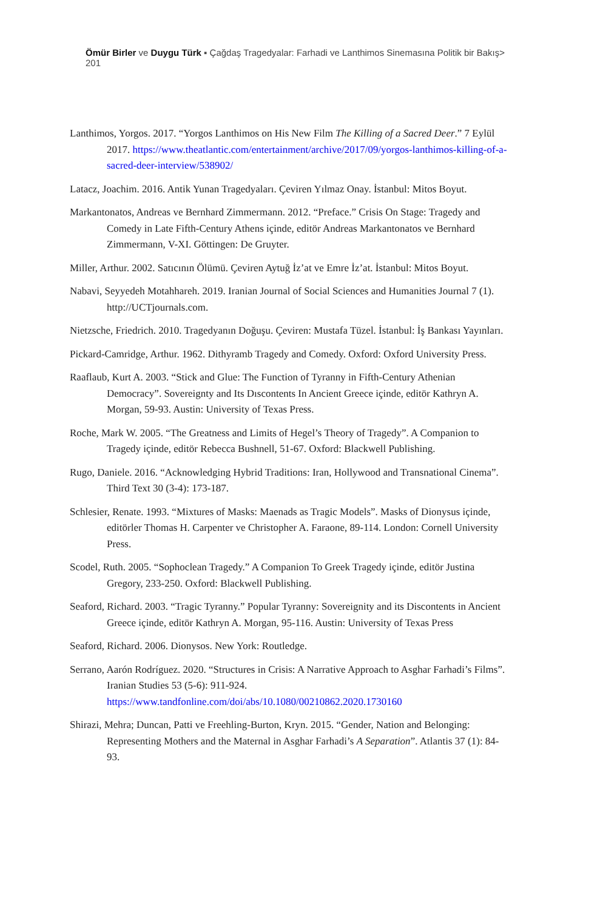Ömür Birler ve Duygu Türk ▪ Çağdaş Tragedyalar: Farhadi ve Lanthimos Sinemasına Politik bir Bakış> 201
Lanthimos, Yorgos. 2017. “Yorgos Lanthimos on His New Film The Killing of a Sacred Deer.” 7 Eylül 2017. https://www.theatlantic.com/entertainment/archive/2017/09/yorgos-lanthimos-killing-of-a-sacred-deer-interview/538902/
Latacz, Joachim. 2016. Antik Yunan Tragedyaları. Çeviren Yılmaz Onay. İstanbul: Mitos Boyut.
Markantonatos, Andreas ve Bernhard Zimmermann. 2012. “Preface.” Crisis On Stage: Tragedy and Comedy in Late Fifth-Century Athens içinde, editör Andreas Markantonatos ve Bernhard Zimmermann, V-XI. Göttingen: De Gruyter.
Miller, Arthur. 2002. Satıcının Ölümü. Çeviren Aytuğ İz’at ve Emre İz’at. İstanbul: Mitos Boyut.
Nabavi, Seyyedeh Motahhareh. 2019. Iranian Journal of Social Sciences and Humanities Journal 7 (1). http://UCTjournals.com.
Nietzsche, Friedrich. 2010. Tragedyanın Doğuşu. Çeviren: Mustafa Tüzel. İstanbul: İş Bankası Yayınları.
Pickard-Camridge, Arthur. 1962. Dithyramb Tragedy and Comedy. Oxford: Oxford University Press.
Raaflaub, Kurt A. 2003. “Stick and Glue: The Function of Tyranny in Fifth-Century Athenian Democracy”. Sovereignty and Its Dıscontents In Ancient Greece içinde, editör Kathryn A. Morgan, 59-93. Austin: University of Texas Press.
Roche, Mark W. 2005. “The Greatness and Limits of Hegel’s Theory of Tragedy”. A Companion to Tragedy içinde, editör Rebecca Bushnell, 51-67. Oxford: Blackwell Publishing.
Rugo, Daniele. 2016. “Acknowledging Hybrid Traditions: Iran, Hollywood and Transnational Cinema”. Third Text 30 (3-4): 173-187.
Schlesier, Renate. 1993. “Mixtures of Masks: Maenads as Tragic Models”. Masks of Dionysus içinde, editörler Thomas H. Carpenter ve Christopher A. Faraone, 89-114. London: Cornell University Press.
Scodel, Ruth. 2005. “Sophoclean Tragedy.” A Companion To Greek Tragedy içinde, editör Justina Gregory, 233-250. Oxford: Blackwell Publishing.
Seaford, Richard. 2003. “Tragic Tyranny.” Popular Tyranny: Sovereignity and its Discontents in Ancient Greece içinde, editör Kathryn A. Morgan, 95-116. Austin: University of Texas Press
Seaford, Richard. 2006. Dionysos. New York: Routledge.
Serrano, Aarón Rodríguez. 2020. “Structures in Crisis: A Narrative Approach to Asghar Farhadi’s Films”. Iranian Studies 53 (5-6): 911-924. https://www.tandfonline.com/doi/abs/10.1080/00210862.2020.1730160
Shirazi, Mehra; Duncan, Patti ve Freehling-Burton, Kryn. 2015. “Gender, Nation and Belonging: Representing Mothers and the Maternal in Asghar Farhadi’s A Separation”. Atlantis 37 (1): 84-93.